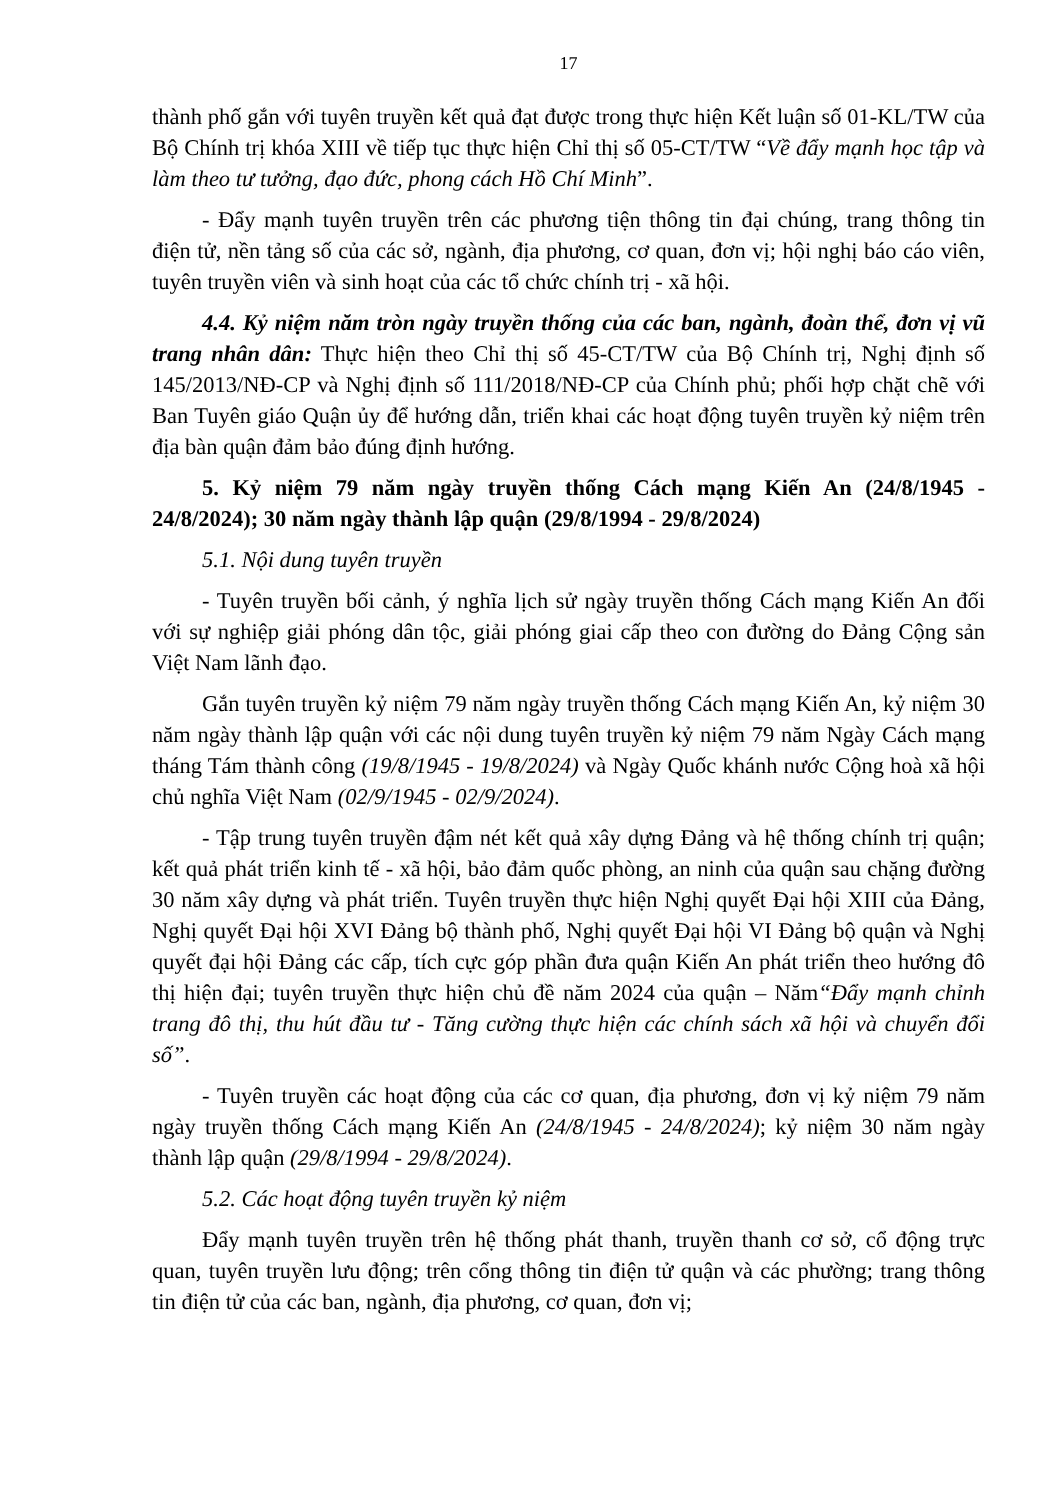17
thành phố gắn với tuyên truyền kết quả đạt được trong thực hiện Kết luận số 01-KL/TW của Bộ Chính trị khóa XIII về tiếp tục thực hiện Chỉ thị số 05-CT/TW “Về đẩy mạnh học tập và làm theo tư tưởng, đạo đức, phong cách Hồ Chí Minh”.
- Đẩy mạnh tuyên truyền trên các phương tiện thông tin đại chúng, trang thông tin điện tử, nền tảng số của các sở, ngành, địa phương, cơ quan, đơn vị; hội nghị báo cáo viên, tuyên truyền viên và sinh hoạt của các tổ chức chính trị - xã hội.
4.4. Kỷ niệm năm tròn ngày truyền thống của các ban, ngành, đoàn thể, đơn vị vũ trang nhân dân: Thực hiện theo Chỉ thị số 45-CT/TW của Bộ Chính trị, Nghị định số 145/2013/NĐ-CP và Nghị định số 111/2018/NĐ-CP của Chính phủ; phối hợp chặt chẽ với Ban Tuyên giáo Quận ủy để hướng dẫn, triển khai các hoạt động tuyên truyền kỷ niệm trên địa bàn quận đảm bảo đúng định hướng.
5. Kỷ niệm 79 năm ngày truyền thống Cách mạng Kiến An (24/8/1945 - 24/8/2024); 30 năm ngày thành lập quận (29/8/1994 - 29/8/2024)
5.1. Nội dung tuyên truyền
- Tuyên truyền bối cảnh, ý nghĩa lịch sử ngày truyền thống Cách mạng Kiến An đối với sự nghiệp giải phóng dân tộc, giải phóng giai cấp theo con đường do Đảng Cộng sản Việt Nam lãnh đạo.
Gắn tuyên truyền kỷ niệm 79 năm ngày truyền thống Cách mạng Kiến An, kỷ niệm 30 năm ngày thành lập quận với các nội dung tuyên truyền kỷ niệm 79 năm Ngày Cách mạng tháng Tám thành công (19/8/1945 - 19/8/2024) và Ngày Quốc khánh nước Cộng hoà xã hội chủ nghĩa Việt Nam (02/9/1945 - 02/9/2024).
- Tập trung tuyên truyền đậm nét kết quả xây dựng Đảng và hệ thống chính trị quận; kết quả phát triển kinh tế - xã hội, bảo đảm quốc phòng, an ninh của quận sau chặng đường 30 năm xây dựng và phát triển. Tuyên truyền thực hiện Nghị quyết Đại hội XIII của Đảng, Nghị quyết Đại hội XVI Đảng bộ thành phố, Nghị quyết Đại hội VI Đảng bộ quận và Nghị quyết đại hội Đảng các cấp, tích cực góp phần đưa quận Kiến An phát triển theo hướng đô thị hiện đại; tuyên truyền thực hiện chủ đề năm 2024 của quận – Năm“Đẩy mạnh chỉnh trang đô thị, thu hút đầu tư - Tăng cường thực hiện các chính sách xã hội và chuyển đổi số”.
- Tuyên truyền các hoạt động của các cơ quan, địa phương, đơn vị kỷ niệm 79 năm ngày truyền thống Cách mạng Kiến An (24/8/1945 - 24/8/2024); kỷ niệm 30 năm ngày thành lập quận (29/8/1994 - 29/8/2024).
5.2. Các hoạt động tuyên truyền kỷ niệm
Đẩy mạnh tuyên truyền trên hệ thống phát thanh, truyền thanh cơ sở, cổ động trực quan, tuyên truyền lưu động; trên cổng thông tin điện tử quận và các phường; trang thông tin điện tử của các ban, ngành, địa phương, cơ quan, đơn vị;